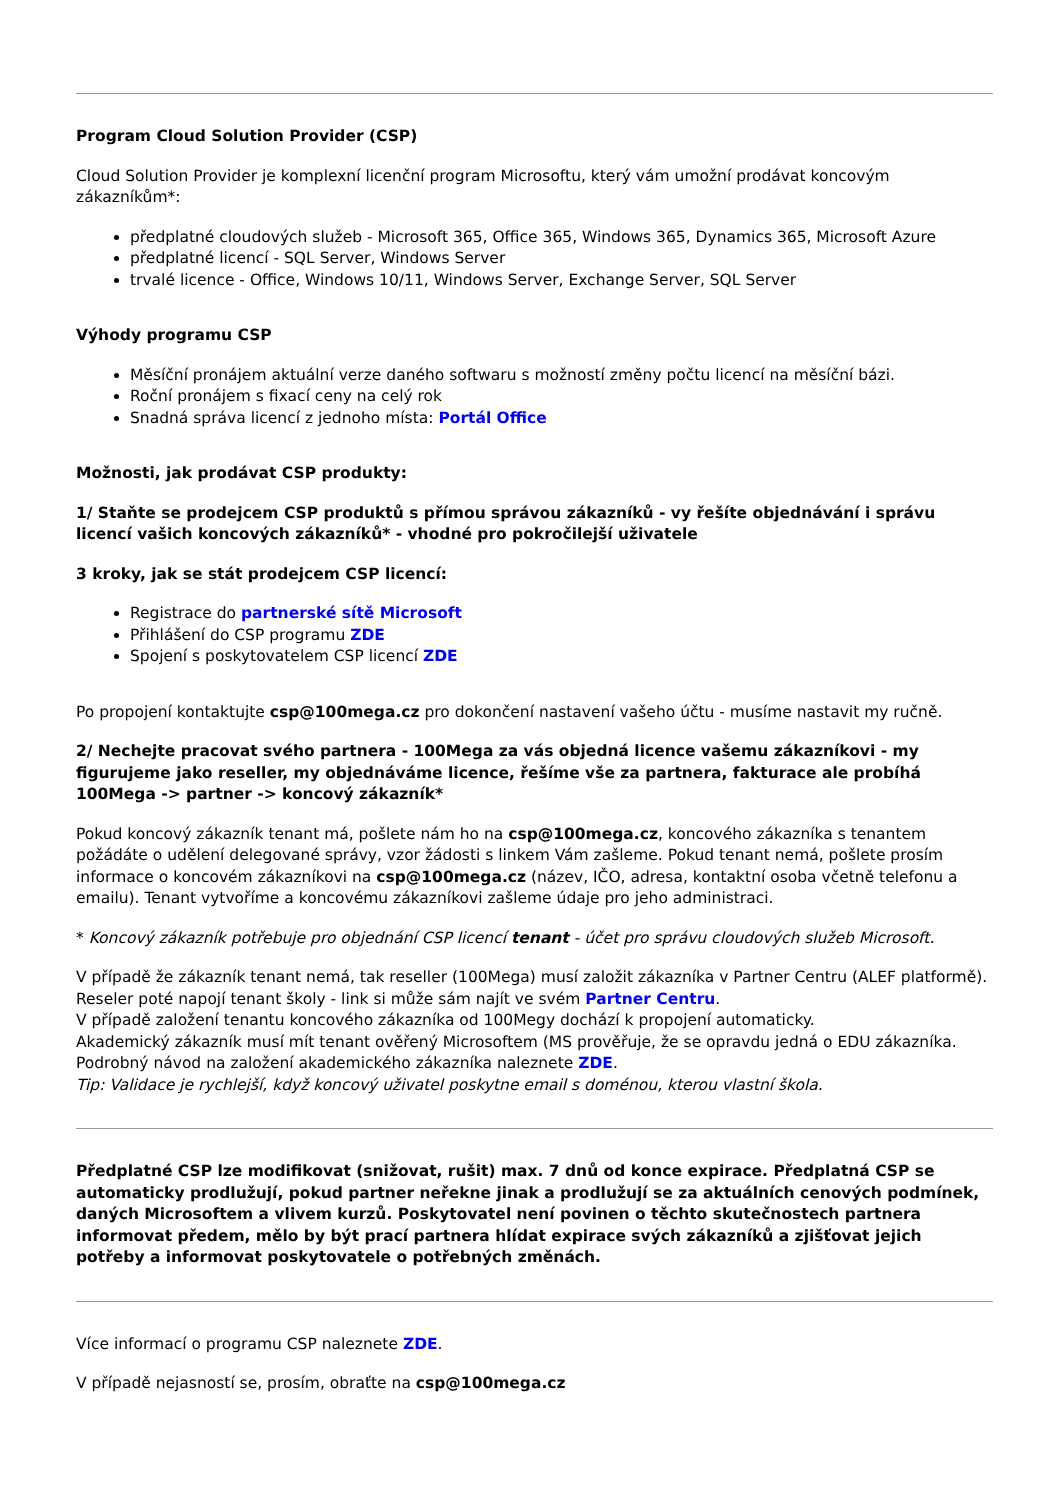Program Cloud Solution Provider (CSP)
Cloud Solution Provider je komplexní licenční program Microsoftu, který vám umožní prodávat koncovým zákazníkům*:
předplatné cloudových služeb - Microsoft 365, Office 365, Windows 365, Dynamics 365, Microsoft Azure
předplatné licencí - SQL Server, Windows Server
trvalé licence - Office, Windows 10/11, Windows Server, Exchange Server, SQL Server
Výhody programu CSP
Měsíční pronájem aktuální verze daného softwaru s možností změny počtu licencí na měsíční bázi.
Roční pronájem s fixací ceny na celý rok
Snadná správa licencí z jednoho místa: Portál Office
Možnosti, jak prodávat CSP produkty:
1/ Staňte se prodejcem CSP produktů s přímou správou zákazníků - vy řešíte objednávání i správu licencí vašich koncových zákazníků* - vhodné pro pokročilejší uživatele
3 kroky, jak se stát prodejcem CSP licencí:
Registrace do partnerské sítě Microsoft
Přihlášení do CSP programu ZDE
Spojení s poskytovatelem CSP licencí ZDE
Po propojení kontaktujte csp@100mega.cz pro dokončení nastavení vašeho účtu - musíme nastavit my ručně.
2/ Nechejte pracovat svého partnera - 100Mega za vás objedná licence vašemu zákazníkovi - my figurujeme jako reseller, my objednáváme licence, řešíme vše za partnera, fakturace ale probíhá 100Mega -> partner -> koncový zákazník*
Pokud koncový zákazník tenant má, pošlete nám ho na csp@100mega.cz, koncového zákazníka s tenantem požádáte o udělení delegované správy, vzor žádosti s linkem Vám zašleme. Pokud tenant nemá, pošlete prosím informace o koncovém zákazníkovi na csp@100mega.cz (název, IČO, adresa, kontaktní osoba včetně telefonu a emailu). Tenant vytvoříme a koncovému zákazníkovi zašleme údaje pro jeho administraci.
* Koncový zákazník potřebuje pro objednání CSP licencí tenant - účet pro správu cloudových služeb Microsoft.
V případě že zákazník tenant nemá, tak reseller (100Mega) musí založit zákazníka v Partner Centru (ALEF platformě).
Reseler poté napojí tenant školy - link si může sám najít ve svém Partner Centru.
V případě založení tenantu koncového zákazníka od 100Megy dochází k propojení automaticky.
Akademický zákazník musí mít tenant ověřený Microsoftem (MS prověřuje, že se opravdu jedná o EDU zákazníka. Podrobný návod na založení akademického zákazníka naleznete ZDE.
Tip: Validace je rychlejší, když koncový uživatel poskytne email s doménou, kterou vlastní škola.
Předplatné CSP lze modifikovat (snižovat, rušit) max. 7 dnů od konce expirace. Předplatná CSP se automaticky prodlužují, pokud partner neřekne jinak a prodlužují se za aktuálních cenových podmínek, daných Microsoftem a vlivem kurzů. Poskytovatel není povinen o těchto skutečnostech partnera informovat předem, mělo by být prací partnera hlídat expirace svých zákazníků a zjišťovat jejich potřeby a informovat poskytovatele o potřebných změnách.
Více informací o programu CSP naleznete ZDE.
V případě nejasností se, prosím, obraťte na csp@100mega.cz